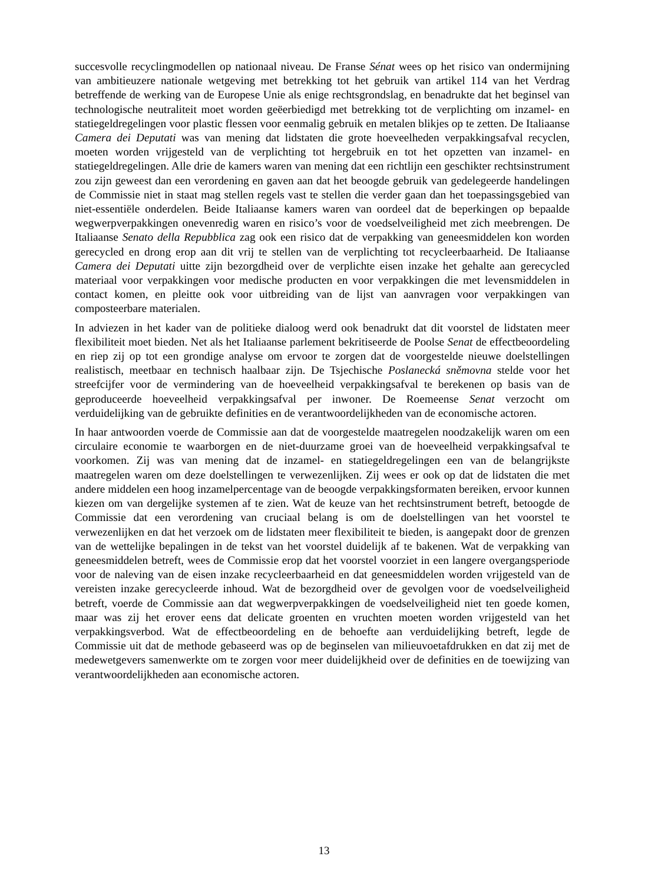succesvolle recyclingmodellen op nationaal niveau. De Franse Sénat wees op het risico van ondermijning van ambitieuzere nationale wetgeving met betrekking tot het gebruik van artikel 114 van het Verdrag betreffende de werking van de Europese Unie als enige rechtsgrondslag, en benadrukte dat het beginsel van technologische neutraliteit moet worden geëerbiedigd met betrekking tot de verplichting om inzamel- en statiegeldregelingen voor plastic flessen voor eenmalig gebruik en metalen blikjes op te zetten. De Italiaanse Camera dei Deputati was van mening dat lidstaten die grote hoeveelheden verpakkingsafval recyclen, moeten worden vrijgesteld van de verplichting tot hergebruik en tot het opzetten van inzamel- en statiegeldregelingen. Alle drie de kamers waren van mening dat een richtlijn een geschikter rechtsinstrument zou zijn geweest dan een verordening en gaven aan dat het beoogde gebruik van gedelegeerde handelingen de Commissie niet in staat mag stellen regels vast te stellen die verder gaan dan het toepassingsgebied van niet-essentiële onderdelen. Beide Italiaanse kamers waren van oordeel dat de beperkingen op bepaalde wegwerpverpakkingen onevenredig waren en risico’s voor de voedselveiligheid met zich meebrengen. De Italiaanse Senato della Repubblica zag ook een risico dat de verpakking van geneesmiddelen kon worden gerecycled en drong erop aan dit vrij te stellen van de verplichting tot recycleerbaarheid. De Italiaanse Camera dei Deputati uitte zijn bezorgdheid over de verplichte eisen inzake het gehalte aan gerecycled materiaal voor verpakkingen voor medische producten en voor verpakkingen die met levensmiddelen in contact komen, en pleitte ook voor uitbreiding van de lijst van aanvragen voor verpakkingen van composteerbare materialen.
In adviezen in het kader van de politieke dialoog werd ook benadrukt dat dit voorstel de lidstaten meer flexibiliteit moet bieden. Net als het Italiaanse parlement bekritiseerde de Poolse Senat de effectbeoordeling en riep zij op tot een grondige analyse om ervoor te zorgen dat de voorgestelde nieuwe doelstellingen realistisch, meetbaar en technisch haalbaar zijn. De Tsjechische Poslanecká sněmovna stelde voor het streefcijfer voor de vermindering van de hoeveelheid verpakkingsafval te berekenen op basis van de geproduceerde hoeveelheid verpakkingsafval per inwoner. De Roemeense Senat verzocht om verduidelijking van de gebruikte definities en de verantwoordelijkheden van de economische actoren.
In haar antwoorden voerde de Commissie aan dat de voorgestelde maatregelen noodzakelijk waren om een circulaire economie te waarborgen en de niet-duurzame groei van de hoeveelheid verpakkingsafval te voorkomen. Zij was van mening dat de inzamel- en statiegeldregelingen een van de belangrijkste maatregelen waren om deze doelstellingen te verwezenlijken. Zij wees er ook op dat de lidstaten die met andere middelen een hoog inzamelpercentage van de beoogde verpakkingsformaten bereiken, ervoor kunnen kiezen om van dergelijke systemen af te zien. Wat de keuze van het rechtsinstrument betreft, betoogde de Commissie dat een verordening van cruciaal belang is om de doelstellingen van het voorstel te verwezenlijken en dat het verzoek om de lidstaten meer flexibiliteit te bieden, is aangepakt door de grenzen van de wettelijke bepalingen in de tekst van het voorstel duidelijk af te bakenen. Wat de verpakking van geneesmiddelen betreft, wees de Commissie erop dat het voorstel voorziet in een langere overgangsperiode voor de naleving van de eisen inzake recycleerbaarheid en dat geneesmiddelen worden vrijgesteld van de vereisten inzake gerecycleerde inhoud. Wat de bezorgdheid over de gevolgen voor de voedselveiligheid betreft, voerde de Commissie aan dat wegwerpverpakkingen de voedselveiligheid niet ten goede komen, maar was zij het erover eens dat delicate groenten en vruchten moeten worden vrijgesteld van het verpakkingsverbod. Wat de effectbeoordeling en de behoefte aan verduidelijking betreft, legde de Commissie uit dat de methode gebaseerd was op de beginselen van milieuvoetafdrukken en dat zij met de medewetgevers samenwerkte om te zorgen voor meer duidelijkheid over de definities en de toewijzing van verantwoordelijkheden aan economische actoren.
13